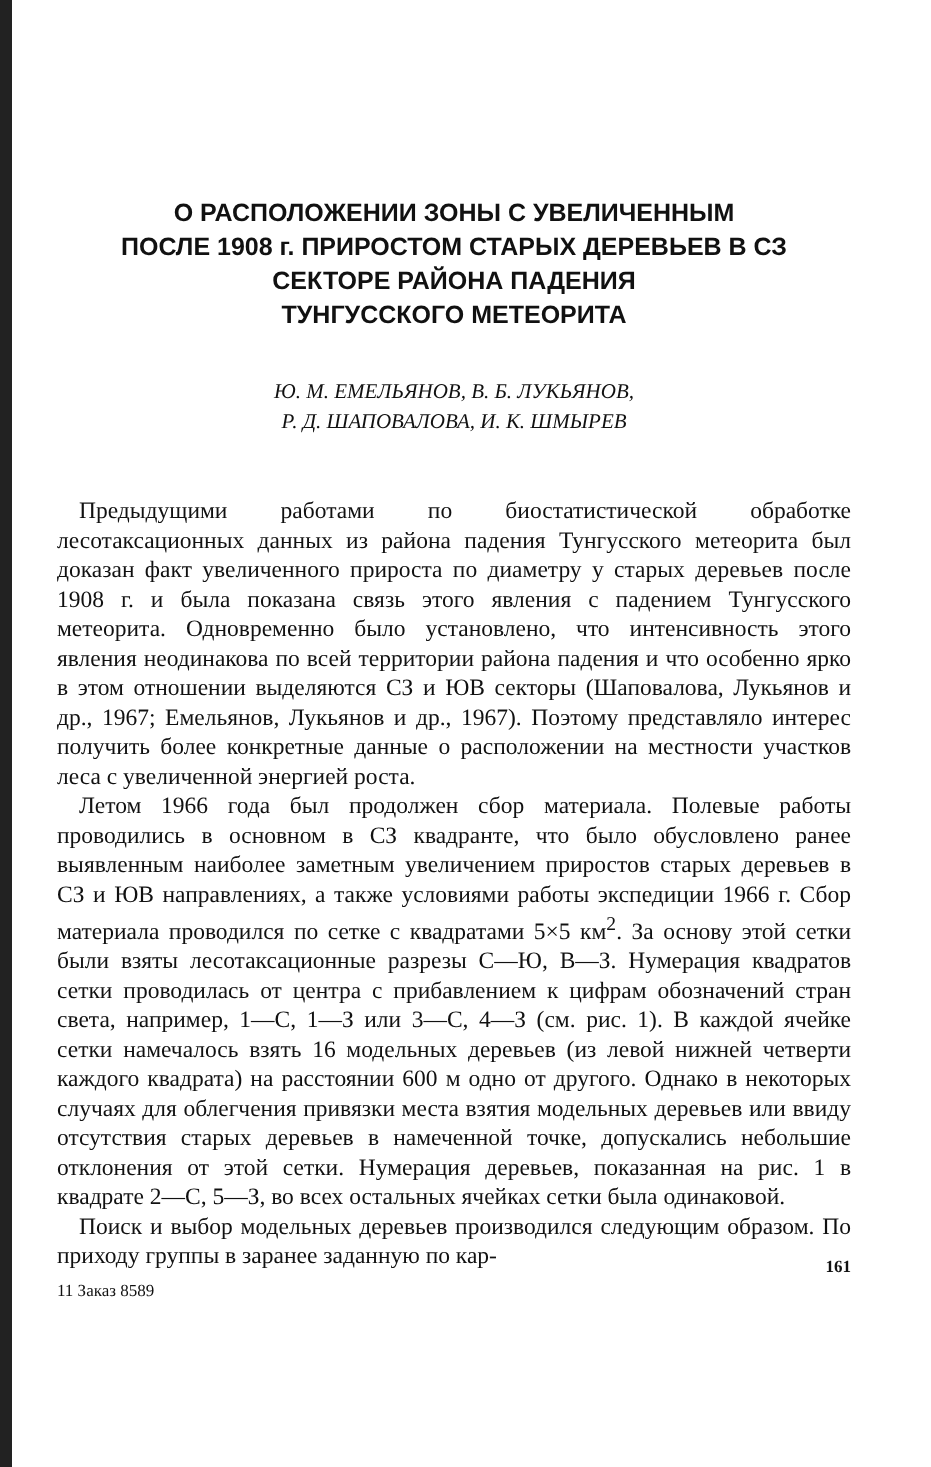О РАСПОЛОЖЕНИИ ЗОНЫ С УВЕЛИЧЕННЫМ
ПОСЛЕ 1908 г. ПРИРОСТОМ СТАРЫХ ДЕРЕВЬЕВ В СЗ
СЕКТОРЕ РАЙОНА ПАДЕНИЯ
ТУНГУССКОГО МЕТЕОРИТА
Ю. М. ЕМЕЛЬЯНОВ, В. Б. ЛУКЬЯНОВ,
Р. Д. ШАПОВАЛОВА, И. К. ШМЫРЕВ
Предыдущими работами по биостатистической обработке лесотаксационных данных из района падения Тунгусского метеорита был доказан факт увеличенного прироста по диаметру у старых деревьев после 1908 г. и была показана связь этого явления с падением Тунгусского метеорита. Одновременно было установлено, что интенсивность этого явления неодинакова по всей территории района падения и что особенно ярко в этом отношении выделяются СЗ и ЮВ секторы (Шаповалова, Лукьянов и др., 1967; Емельянов, Лукьянов и др., 1967). Поэтому представляло интерес получить более конкретные данные о расположении на местности участков леса с увеличенной энергией роста.
Летом 1966 года был продолжен сбор материала. Полевые работы проводились в основном в СЗ квадранте, что было обусловлено ранее выявленным наиболее заметным увеличением приростов старых деревьев в СЗ и ЮВ направлениях, а также условиями работы экспедиции 1966 г. Сбор материала проводился по сетке с квадратами 5×5 км<sup>2</sup>. За основу этой сетки были взяты лесотаксационные разрезы С—Ю, В—З. Нумерация квадратов сетки проводилась от центра с прибавлением к цифрам обозначений стран света, например, 1—С, 1—З или 3—С, 4—З (см. рис. 1). В каждой ячейке сетки намечалось взять 16 модельных деревьев (из левой нижней четверти каждого квадрата) на расстоянии 600 м одно от другого. Однако в некоторых случаях для облегчения привязки места взятия модельных деревьев или ввиду отсутствия старых деревьев в намеченной точке, допускались небольшие отклонения от этой сетки. Нумерация деревьев, показанная на рис. 1 в квадрате 2—С, 5—З, во всех остальных ячейках сетки была одинаковой.
Поиск и выбор модельных деревьев производился следующим образом. По приходу группы в заранее заданную по кар-
11 Заказ 8589 161